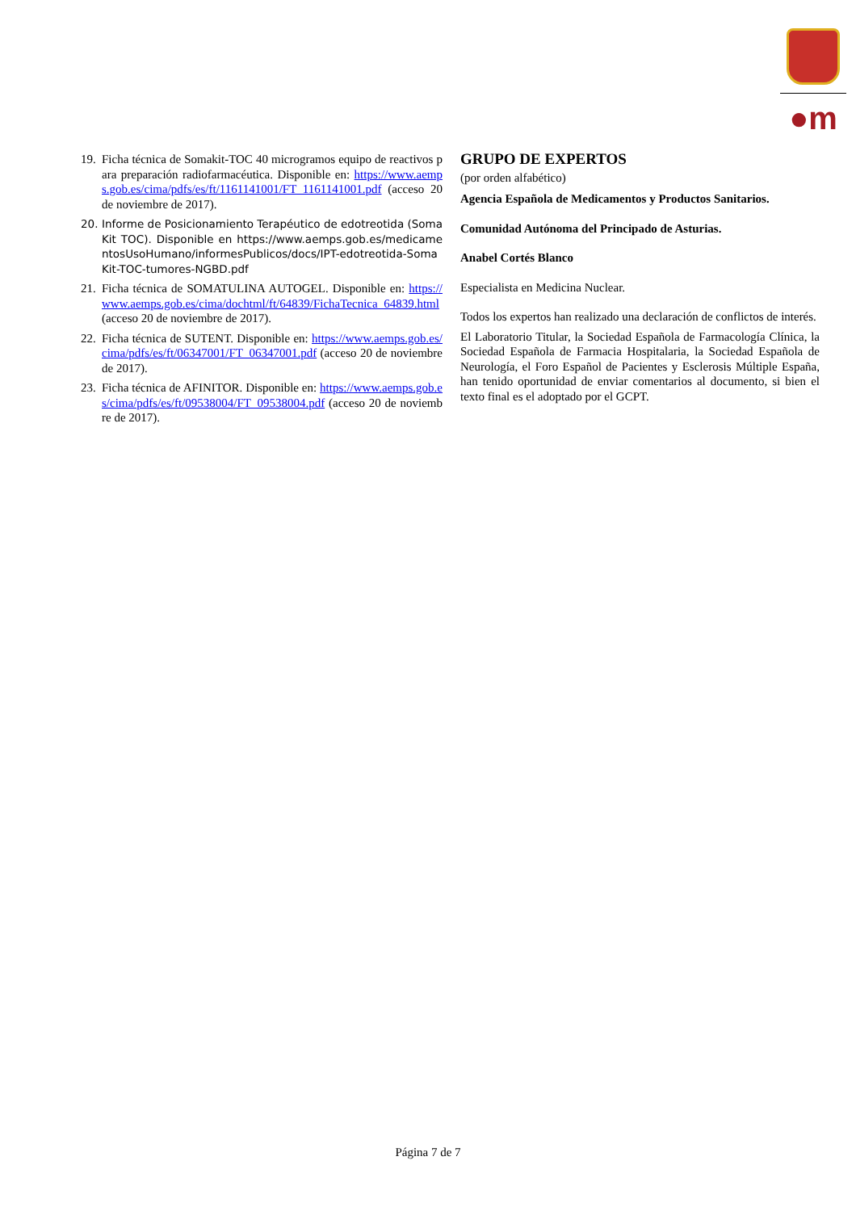●m
19. Ficha técnica de Somakit-TOC 40 microgramos equipo de reactivos para preparación radiofarmacéutica. Disponible en: https://www.aemps.gob.es/cima/pdfs/es/ft/1161141001/FT_1161141001.pdf (acceso 20 de noviembre de 2017).
20. Informe de Posicionamiento Terapéutico de edotreotida (SomaKit TOC). Disponible en https://www.aemps.gob.es/medicamentosUsoHumano/informesPublicos/docs/IPT-edotreotida-SomaKit-TOC-tumores-NGBD.pdf
21. Ficha técnica de SOMATULINA AUTOGEL. Disponible en: https://www.aemps.gob.es/cima/dochtml/ft/64839/FichaTecnica_64839.html (acceso 20 de noviembre de 2017).
22. Ficha técnica de SUTENT. Disponible en: https://www.aemps.gob.es/cima/pdfs/es/ft/06347001/FT_06347001.pdf (acceso 20 de noviembre de 2017).
23. Ficha técnica de AFINITOR. Disponible en: https://www.aemps.gob.es/cima/pdfs/es/ft/09538004/FT_09538004.pdf (acceso 20 de noviembre de 2017).
GRUPO DE EXPERTOS
(por orden alfabético)
Agencia Española de Medicamentos y Productos Sanitarios.
Comunidad Autónoma del Principado de Asturias.
Anabel Cortés Blanco
Especialista en Medicina Nuclear.
Todos los expertos han realizado una declaración de conflictos de interés.
El Laboratorio Titular, la Sociedad Española de Farmacología Clínica, la Sociedad Española de Farmacia Hospitalaria, la Sociedad Española de Neurología, el Foro Español de Pacientes y Esclerosis Múltiple España, han tenido oportunidad de enviar comentarios al documento, si bien el texto final es el adoptado por el GCPT.
Página 7 de 7